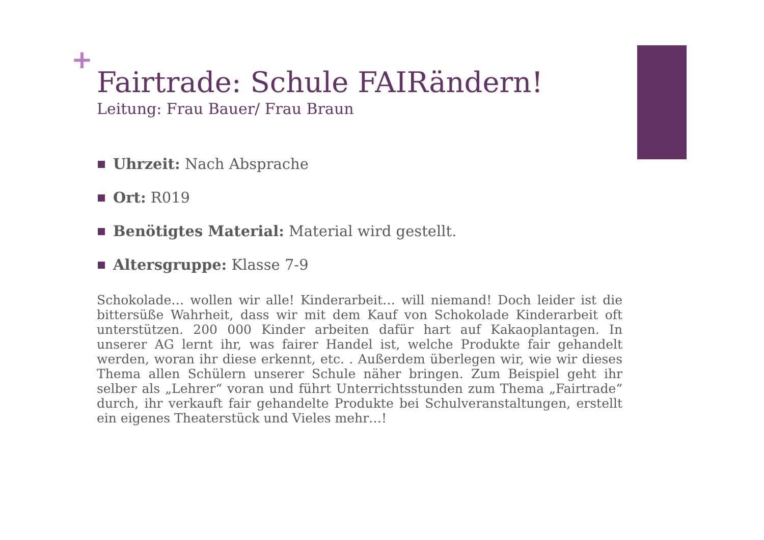+
Fairtrade: Schule FAIRändern!
Leitung: Frau Bauer/ Frau Braun
Uhrzeit: Nach Absprache
Ort: R019
Benötigtes Material: Material wird gestellt.
Altersgruppe: Klasse 7-9
Schokolade… wollen wir alle! Kinderarbeit… will niemand! Doch leider ist die bittersüße Wahrheit, dass wir mit dem Kauf von Schokolade Kinderarbeit oft unterstützen. 200 000 Kinder arbeiten dafür hart auf Kakaoplantagen. In unserer AG lernt ihr, was fairer Handel ist, welche Produkte fair gehandelt werden, woran ihr diese erkennt, etc. . Außerdem überlegen wir, wie wir dieses Thema allen Schülern unserer Schule näher bringen. Zum Beispiel geht ihr selber als „Lehrer“ voran und führt Unterrichtsstunden zum Thema „Fairtrade“ durch, ihr verkauft fair gehandelte Produkte bei Schulveranstaltungen, erstellt ein eigenes Theaterstück und Vieles mehr…!